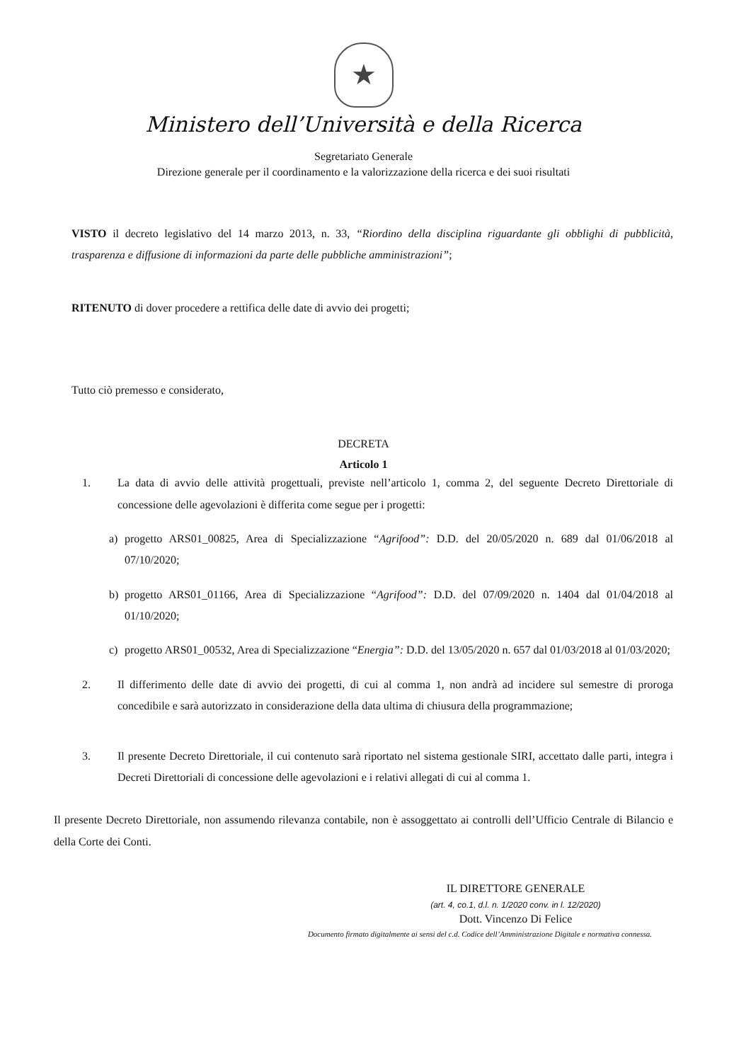★
Ministero dell’Università e della Ricerca
Segretariato Generale
Direzione generale per il coordinamento e la valorizzazione della ricerca e dei suoi risultati
VISTO il decreto legislativo del 14 marzo 2013, n. 33, “Riordino della disciplina riguardante gli obblighi di pubblicità, trasparenza e diffusione di informazioni da parte delle pubbliche amministrazioni”;
RITENUTO di dover procedere a rettifica delle date di avvio dei progetti;
Tutto ciò premesso e considerato,
DECRETA
Articolo 1
1. La data di avvio delle attività progettuali, previste nell’articolo 1, comma 2, del seguente Decreto Direttoriale di concessione delle agevolazioni è differita come segue per i progetti:
a) progetto ARS01_00825, Area di Specializzazione “Agrifood”: D.D. del 20/05/2020 n. 689 dal 01/06/2018 al 07/10/2020;
b) progetto ARS01_01166, Area di Specializzazione “Agrifood”: D.D. del 07/09/2020 n. 1404 dal 01/04/2018 al 01/10/2020;
c) progetto ARS01_00532, Area di Specializzazione “Energia”: D.D. del 13/05/2020 n. 657 dal 01/03/2018 al 01/03/2020;
2. Il differimento delle date di avvio dei progetti, di cui al comma 1, non andrà ad incidere sul semestre di proroga concedibile e sarà autorizzato in considerazione della data ultima di chiusura della programmazione;
3. Il presente Decreto Direttoriale, il cui contenuto sarà riportato nel sistema gestionale SIRI, accettato dalle parti, integra i Decreti Direttoriali di concessione delle agevolazioni e i relativi allegati di cui al comma 1.
Il presente Decreto Direttoriale, non assumendo rilevanza contabile, non è assoggettato ai controlli dell’Ufficio Centrale di Bilancio e della Corte dei Conti.
IL DIRETTORE GENERALE
(art. 4, co.1, d.l. n. 1/2020 conv. in l. 12/2020)
Dott. Vincenzo Di Felice
Documento firmato digitalmente ai sensi del c.d. Codice dell’Amministrazione Digitale e normativa connessa.